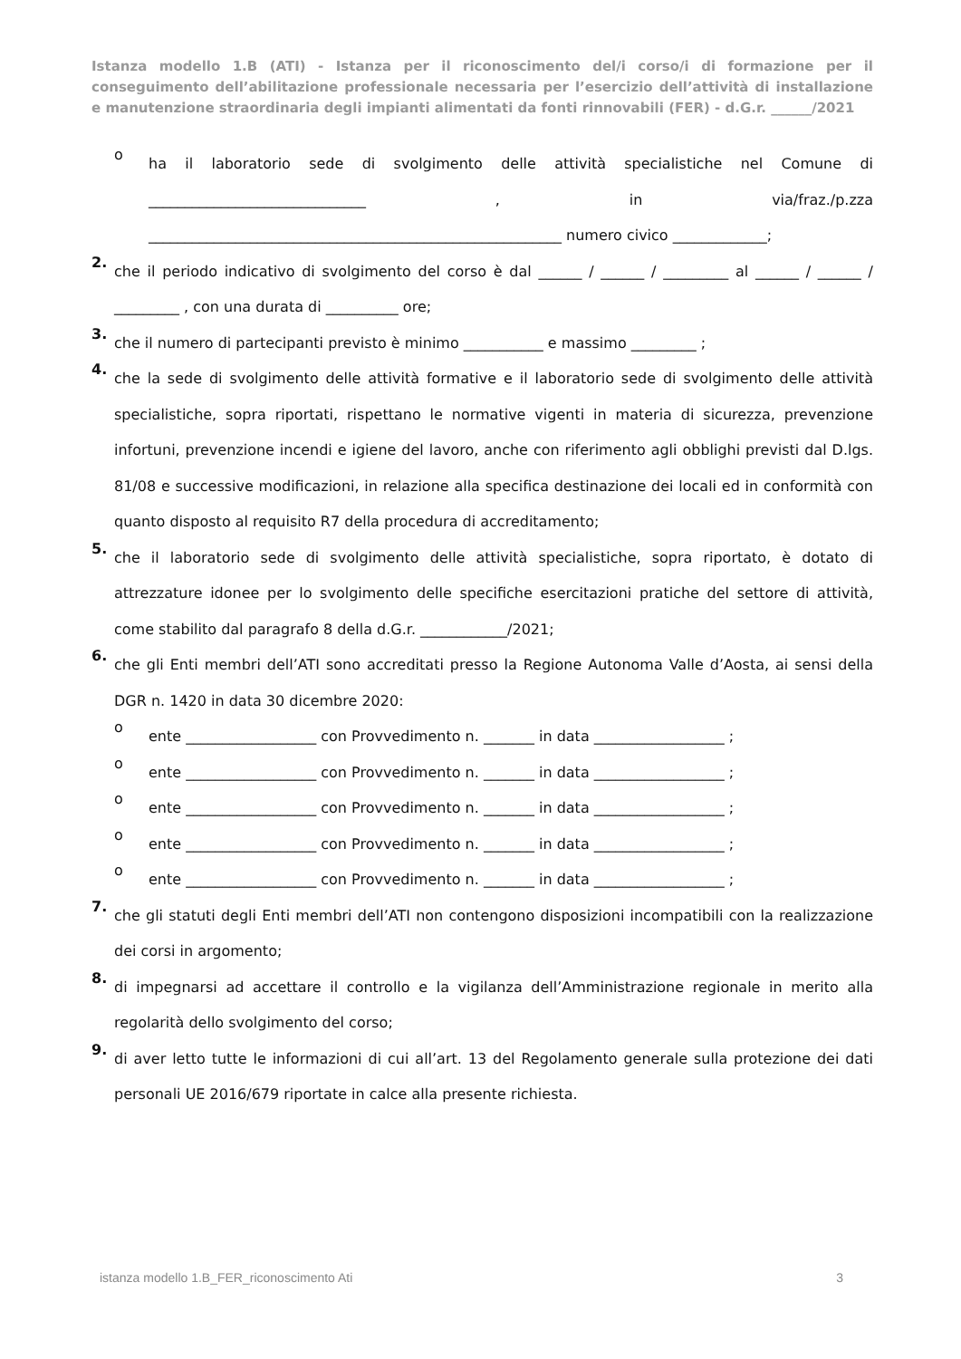Istanza modello 1.B (ATI) - Istanza per il riconoscimento del/i corso/i di formazione per il conseguimento dell’abilitazione professionale necessaria per l’esercizio dell’attività di installazione e manutenzione straordinaria degli impianti alimentati da fonti rinnovabili (FER) - d.G.r. ______/2021
o
ha il laboratorio sede di svolgimento delle attività specialistiche nel Comune di ______________________________ , in via/fraz./p.zza _________________________________________________________ numero civico _____________;
2.
che il periodo indicativo di svolgimento del corso è dal ______ / ______ / _________ al ______ / ______ / _________ , con una durata di __________ ore;
3.
che il numero di partecipanti previsto è minimo ___________ e massimo _________ ;
4.
che la sede di svolgimento delle attività formative e il laboratorio sede di svolgimento delle attività specialistiche, sopra riportati, rispettano le normative vigenti in materia di sicurezza, prevenzione infortuni, prevenzione incendi e igiene del lavoro, anche con riferimento agli obblighi previsti dal D.lgs. 81/08 e successive modificazioni, in relazione alla specifica destinazione dei locali ed in conformità con quanto disposto al requisito R7 della procedura di accreditamento;
5.
che il laboratorio sede di svolgimento delle attività specialistiche, sopra riportato, è dotato di attrezzature idonee per lo svolgimento delle specifiche esercitazioni pratiche del settore di attività, come stabilito dal paragrafo 8 della d.G.r. ____________/2021;
6.
che gli Enti membri dell’ATI sono accreditati presso la Regione Autonoma Valle d’Aosta, ai sensi della DGR n. 1420 in data 30 dicembre 2020:
o
ente __________________ con Provvedimento n. _______ in data __________________ ;
o
ente __________________ con Provvedimento n. _______ in data __________________ ;
o
ente __________________ con Provvedimento n. _______ in data __________________ ;
o
ente __________________ con Provvedimento n. _______ in data __________________ ;
o
ente __________________ con Provvedimento n. _______ in data __________________ ;
7.
che gli statuti degli Enti membri dell’ATI non contengono disposizioni incompatibili con la realizzazione dei corsi in argomento;
8.
di impegnarsi ad accettare il controllo e la vigilanza dell’Amministrazione regionale in merito alla regolarità dello svolgimento del corso;
9.
di aver letto tutte le informazioni di cui all’art. 13 del Regolamento generale sulla protezione dei dati personali UE 2016/679 riportate in calce alla presente richiesta.
istanza modello 1.B_FER_riconoscimento Ati 3